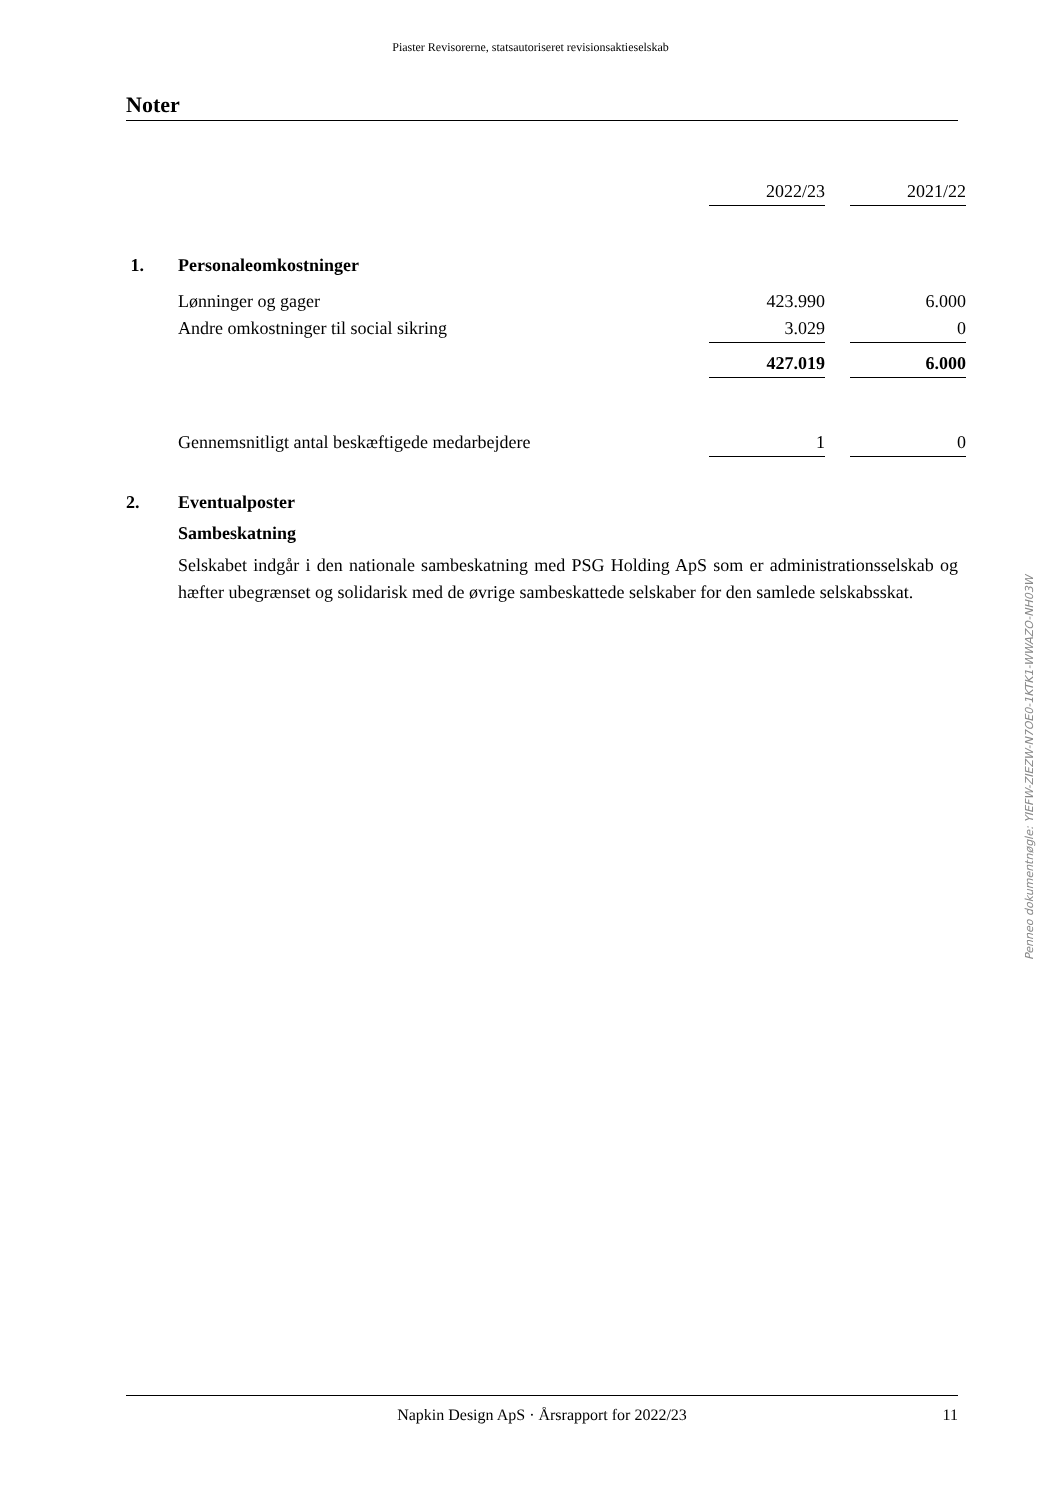Piaster Revisorerne, statsautoriseret revisionsaktieselskab
Noter
| | | 2022/23 | | 2021/22 |
| 1. | Personaleomkostninger | | | |
| | Lønninger og gager | 423.990 | | 6.000 |
| | Andre omkostninger til social sikring | 3.029 | | 0 |
| | | 427.019 | | 6.000 |
| | Gennemsnitligt antal beskæftigede medarbejdere | 1 | | 0 |
2. Eventualposter
Sambeskatning
Selskabet indgår i den nationale sambeskatning med PSG Holding ApS som er administrationsselskab og hæfter ubegrænset og solidarisk med de øvrige sambeskattede selskaber for den samlede selskabsskat.
Penneo dokumentnøgle: YIEFW-ZIEZW-N7OE0-1KTK1-WWAZO-NH03W
Napkin Design ApS · Årsrapport for 2022/23 11